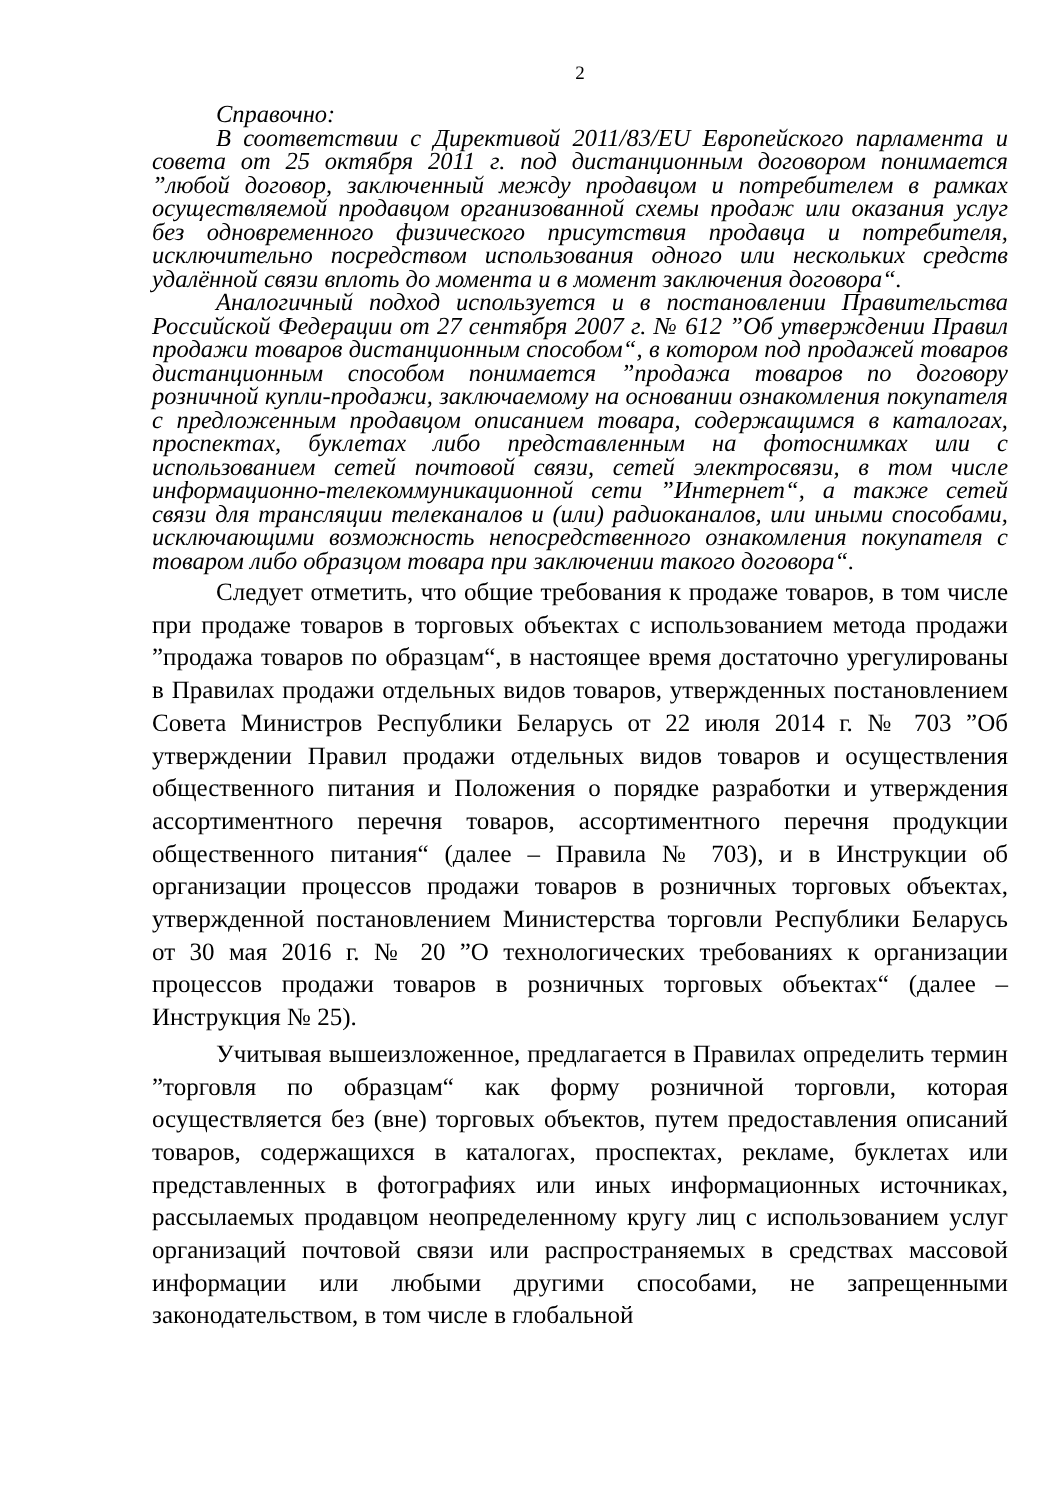2
Справочно:
В соответствии с Директивой 2011/83/EU Европейского парламента и совета от 25 октября 2011 г. под дистанционным договором понимается ”любой договор, заключенный между продавцом и потребителем в рамках осуществляемой продавцом организованной схемы продаж или оказания услуг без одновременного физического присутствия продавца и потребителя, исключительно посредством использования одного или нескольких средств удалённой связи вплоть до момента и в момент заключения договора“.
Аналогичный подход используется и в постановлении Правительства Российской Федерации от 27 сентября 2007 г. № 612 ”Об утверждении Правил продажи товаров дистанционным способом“, в котором под продажей товаров дистанционным способом понимается ”продажа товаров по договору розничной купли-продажи, заключаемому на основании ознакомления покупателя с предложенным продавцом описанием товара, содержащимся в каталогах, проспектах, буклетах либо представленным на фотоснимках или с использованием сетей почтовой связи, сетей электросвязи, в том числе информационно-телекоммуникационной сети ”Интернет“, а также сетей связи для трансляции телеканалов и (или) радиоканалов, или иными способами, исключающими возможность непосредственного ознакомления покупателя с товаром либо образцом товара при заключении такого договора“.
Следует отметить, что общие требования к продаже товаров, в том числе при продаже товаров в торговых объектах с использованием метода продажи ”продажа товаров по образцам“, в настоящее время достаточно урегулированы в Правилах продажи отдельных видов товаров, утвержденных постановлением Совета Министров Республики Беларусь от 22 июля 2014 г. № 703 ”Об утверждении Правил продажи отдельных видов товаров и осуществления общественного питания и Положения о порядке разработки и утверждения ассортиментного перечня товаров, ассортиментного перечня продукции общественного питания“ (далее – Правила № 703), и в Инструкции об организации процессов продажи товаров в розничных торговых объектах, утвержденной постановлением Министерства торговли Республики Беларусь от 30 мая 2016 г. № 20 ”О технологических требованиях к организации процессов продажи товаров в розничных торговых объектах“ (далее – Инструкция № 25).
Учитывая вышеизложенное, предлагается в Правилах определить термин ”торговля по образцам“ как форму розничной торговли, которая осуществляется без (вне) торговых объектов, путем предоставления описаний товаров, содержащихся в каталогах, проспектах, рекламе, буклетах или представленных в фотографиях или иных информационных источниках, рассылаемых продавцом неопределенному кругу лиц с использованием услуг организаций почтовой связи или распространяемых в средствах массовой информации или любыми другими способами, не запрещенными законодательством, в том числе в глобальной